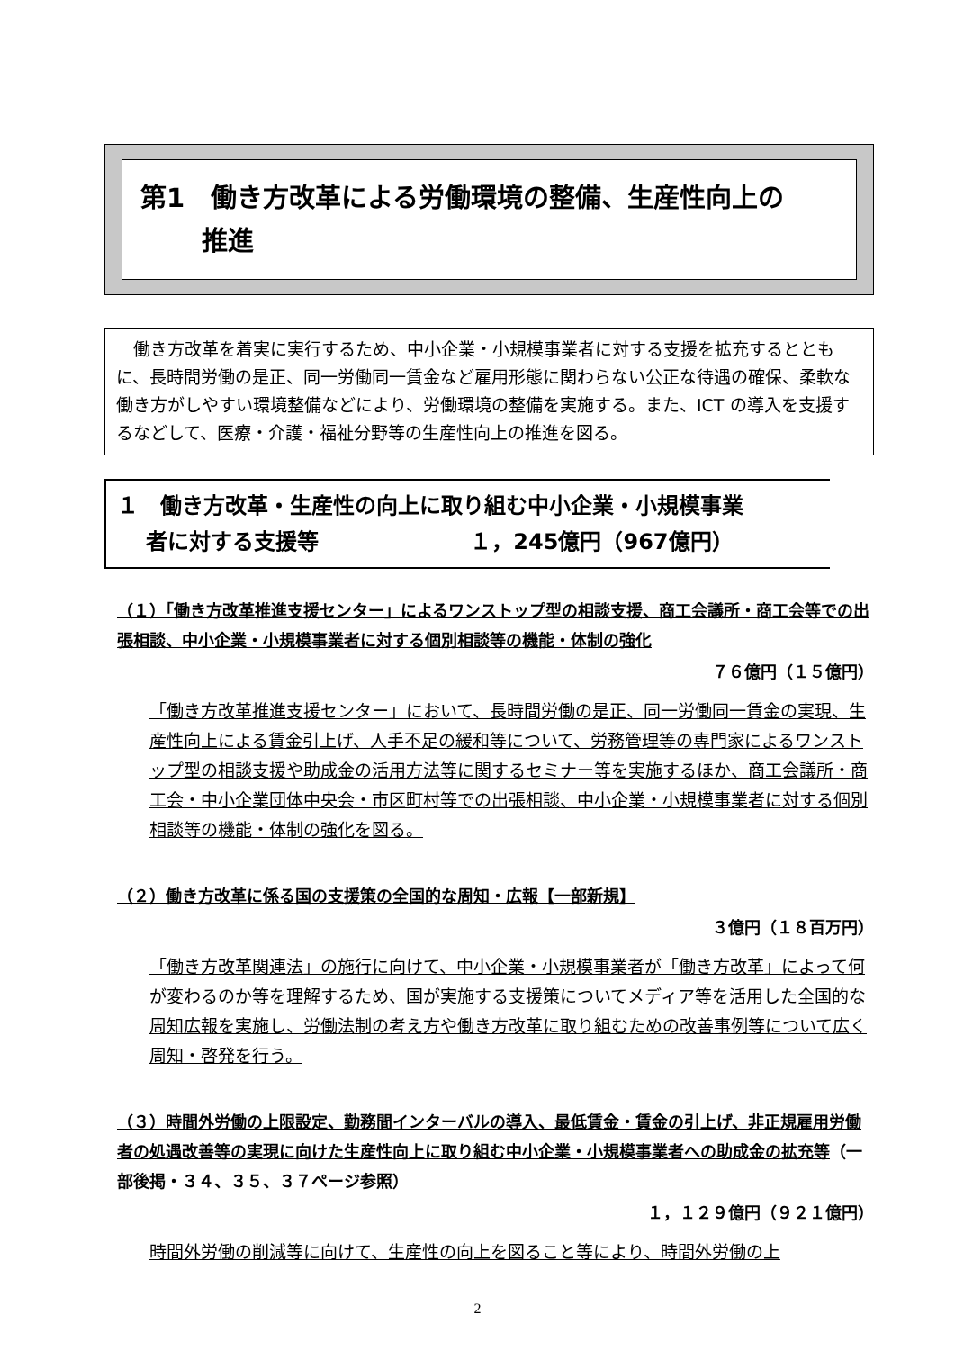第1　働き方改革による労働環境の整備、生産性向上の
　　 推進
　働き方改革を着実に実行するため、中小企業・小規模事業者に対する支援を拡充するとともに、長時間労働の是正、同一労働同一賃金など雇用形態に関わらない公正な待遇の確保、柔軟な働き方がしやすい環境整備などにより、労働環境の整備を実施する。また、ICT の導入を支援するなどして、医療・介護・福祉分野等の生産性向上の推進を図る。
１　働き方改革・生産性の向上に取り組む中小企業・小規模事業
　 者に対する支援等　　　　　　　１，245億円（967億円）
（１）「働き方改革推進支援センター」によるワンストップ型の相談支援、商工会議所・商工会等での出張相談、中小企業・小規模事業者に対する個別相談等の機能・体制の強化
７６億円（１５億円）
「働き方改革推進支援センター」において、長時間労働の是正、同一労働同一賃金の実現、生産性向上による賃金引上げ、人手不足の緩和等について、労務管理等の専門家によるワンストップ型の相談支援や助成金の活用方法等に関するセミナー等を実施するほか、商工会議所・商工会・中小企業団体中央会・市区町村等での出張相談、中小企業・小規模事業者に対する個別相談等の機能・体制の強化を図る。
（２）働き方改革に係る国の支援策の全国的な周知・広報【一部新規】
３億円（１８百万円）
「働き方改革関連法」の施行に向けて、中小企業・小規模事業者が「働き方改革」によって何が変わるのか等を理解するため、国が実施する支援策についてメディア等を活用した全国的な周知広報を実施し、労働法制の考え方や働き方改革に取り組むための改善事例等について広く周知・啓発を行う。
（３）時間外労働の上限設定、勤務間インターバルの導入、最低賃金・賃金の引上げ、非正規雇用労働者の処遇改善等の実現に向けた生産性向上に取り組む中小企業・小規模事業者への助成金の拡充等（一部後掲・３４、３５、３７ページ参照）
１，１２９億円（９２１億円）
時間外労働の削減等に向けて、生産性の向上を図ること等により、時間外労働の上
2